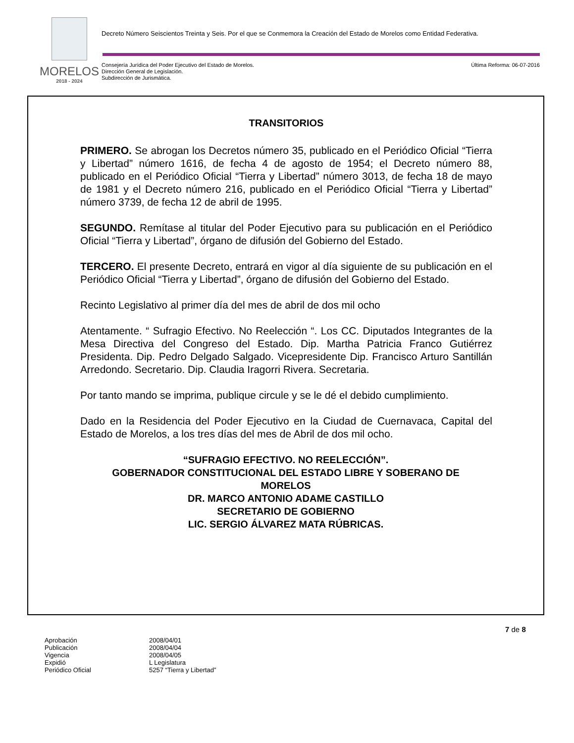MORELOS
2018 - 2024
Decreto Número Seiscientos Treinta y Seis. Por el que se Conmemora la Creación del Estado de Morelos como Entidad Federativa.
Última Reforma: 06-07-2016 Consejería Jurídica del Poder Ejecutivo del Estado de Morelos.
Dirección General de Legislación.
Subdirección de Jurismática.
TRANSITORIOS
PRIMERO. Se abrogan los Decretos número 35, publicado en el Periódico Oficial “Tierra y Libertad” número 1616, de fecha 4 de agosto de 1954; el Decreto número 88, publicado en el Periódico Oficial “Tierra y Libertad” número 3013, de fecha 18 de mayo de 1981 y el Decreto número 216, publicado en el Periódico Oficial “Tierra y Libertad” número 3739, de fecha 12 de abril de 1995.
SEGUNDO. Remítase al titular del Poder Ejecutivo para su publicación en el Periódico Oficial “Tierra y Libertad”, órgano de difusión del Gobierno del Estado.
TERCERO. El presente Decreto, entrará en vigor al día siguiente de su publicación en el Periódico Oficial “Tierra y Libertad”, órgano de difusión del Gobierno del Estado.
Recinto Legislativo al primer día del mes de abril de dos mil ocho
Atentamente. “ Sufragio Efectivo. No Reelección “. Los CC. Diputados Integrantes de la Mesa Directiva del Congreso del Estado. Dip. Martha Patricia Franco Gutiérrez Presidenta. Dip. Pedro Delgado Salgado. Vicepresidente Dip. Francisco Arturo Santillán Arredondo. Secretario. Dip. Claudia Iragorri Rivera. Secretaria.
Por tanto mando se imprima, publique circule y se le dé el debido cumplimiento.
Dado en la Residencia del Poder Ejecutivo en la Ciudad de Cuernavaca, Capital del Estado de Morelos, a los tres días del mes de Abril de dos mil ocho.
“SUFRAGIO EFECTIVO. NO REELECCIÓN”.
GOBERNADOR CONSTITUCIONAL DEL ESTADO LIBRE Y SOBERANO DE
MORELOS
DR. MARCO ANTONIO ADAME CASTILLO
SECRETARIO DE GOBIERNO
LIC. SERGIO ÁLVAREZ MATA RÚBRICAS.
7 de 8
| Aprobación | 2008/04/01 |
| Publicación | 2008/04/04 |
| Vigencia | 2008/04/05 |
| Expidió | L Legislatura |
| Periódico Oficial | 5257 “Tierra y Libertad” |